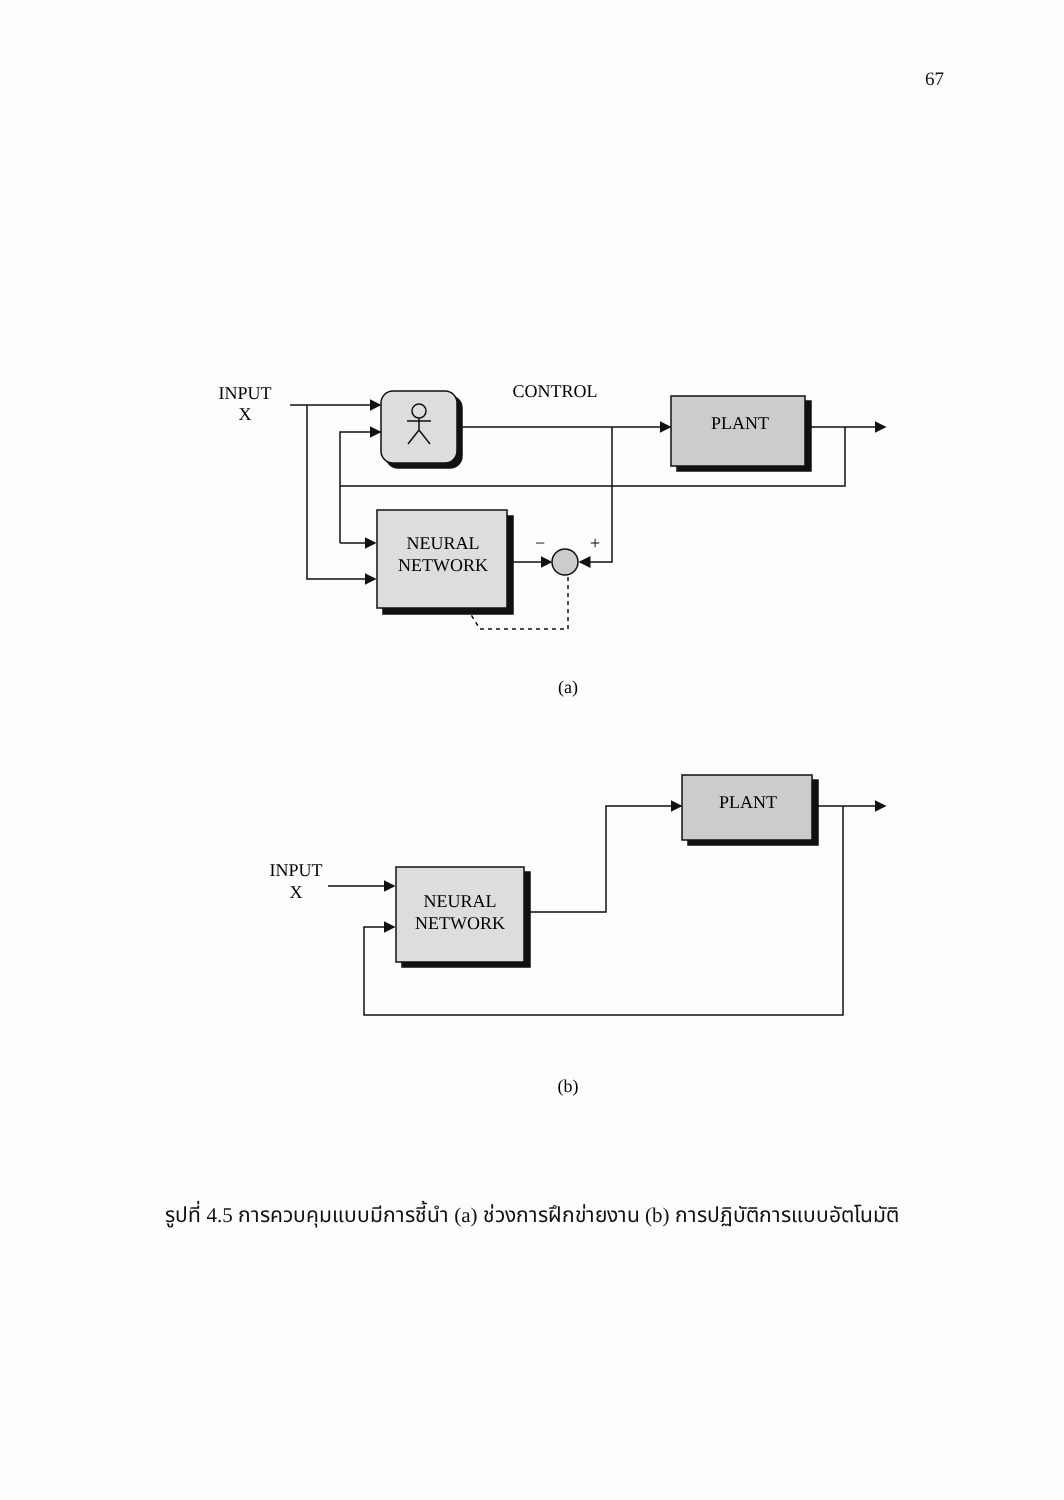67
INPUT
X
CONTROL
PLANT
NEURAL
NETWORK
−
+
(a)
INPUT
X
PLANT
NEURAL
NETWORK
(b)
รูปที่ 4.5 การควบคุมแบบมีการชี้นำ (a) ช่วงการฝึกข่ายงาน (b) การปฏิบัติการแบบอัตโนมัติ